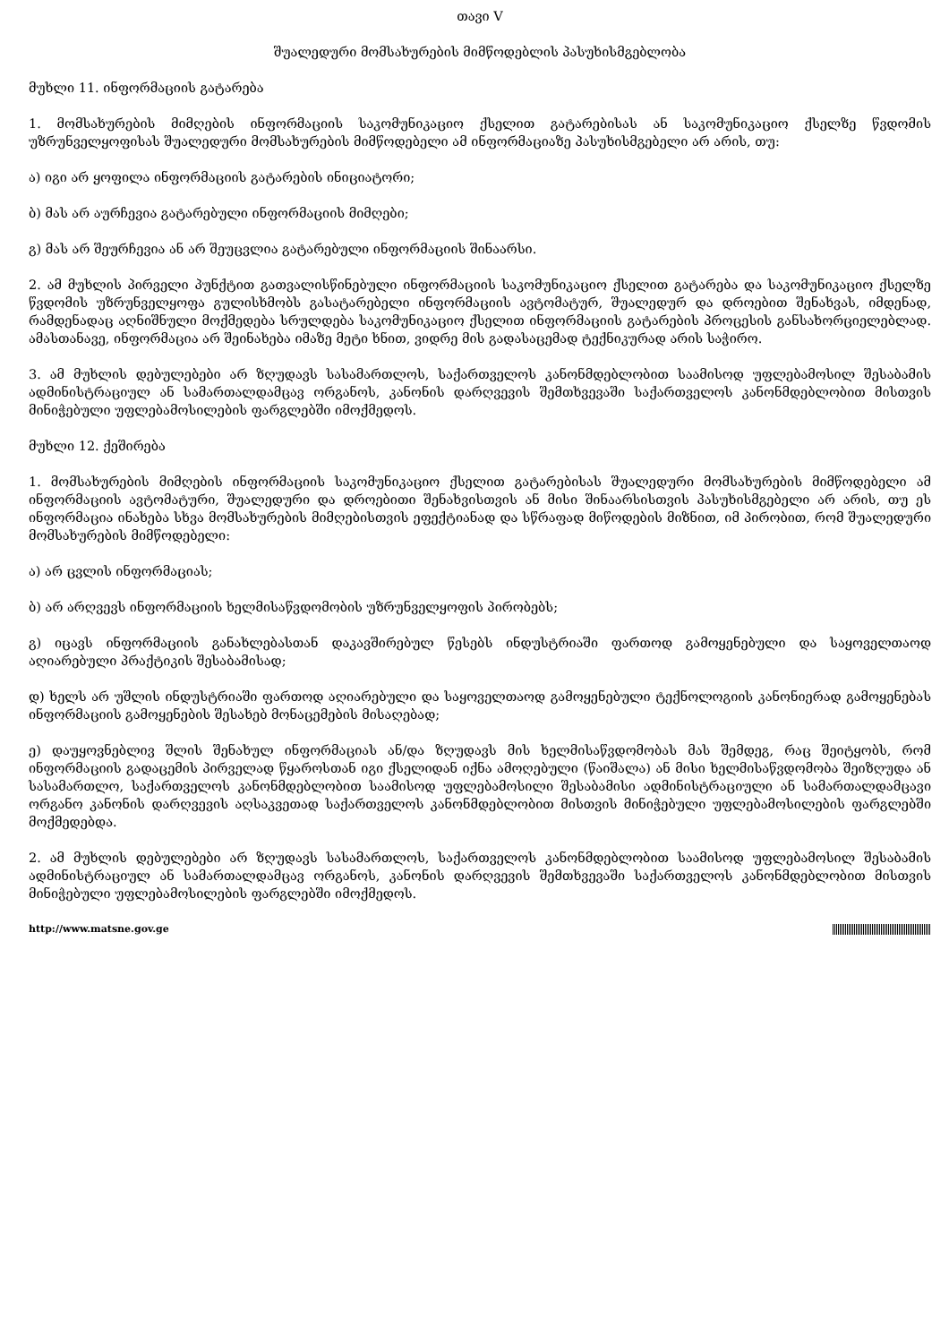თავი V
შუალედური მომსახურების მიმწოდებლის პასუხისმგებლობა
მუხლი 11. ინფორმაციის გატარება
1. მომსახურების მიმღების ინფორმაციის საკომუნიკაციო ქსელით გატარებისას ან საკომუნიკაციო ქსელზე წვდომის უზრუნველყოფისას შუალედური მომსახურების მიმწოდებელი ამ ინფორმაციაზე პასუხისმგებელი არ არის, თუ:
ა) იგი არ ყოფილა ინფორმაციის გატარების ინიციატორი;
ბ) მას არ აურჩევია გატარებული ინფორმაციის მიმღები;
გ) მას არ შეურჩევია ან არ შეუცვლია გატარებული ინფორმაციის შინაარსი.
2. ამ მუხლის პირველი პუნქტით გათვალისწინებული ინფორმაციის საკომუნიკაციო ქსელით გატარება და საკომუნიკაციო ქსელზე წვდომის უზრუნველყოფა გულისხმობს გასატარებელი ინფორმაციის ავტომატურ, შუალედურ და დროებით შენახვას, იმდენად, რამდენადაც აღნიშნული მოქმედება სრულდება საკომუნიკაციო ქსელით ინფორმაციის გატარების პროცესის განსახორციელებლად. ამასთანავე, ინფორმაცია არ შეინახება იმაზე მეტი ხნით, ვიდრე მის გადასაცემად ტექნიკურად არის საჭირო.
3. ამ მუხლის დებულებები არ ზღუდავს სასამართლოს, საქართველოს კანონმდებლობით საამისოდ უფლებამოსილ შესაბამის ადმინისტრაციულ ან სამართალდამცავ ორგანოს, კანონის დარღვევის შემთხვევაში საქართველოს კანონმდებლობით მისთვის მინიჭებული უფლებამოსილების ფარგლებში იმოქმედოს.
მუხლი 12. ქეშირება
1. მომსახურების მიმღების ინფორმაციის საკომუნიკაციო ქსელით გატარებისას შუალედური მომსახურების მიმწოდებელი ამ ინფორმაციის ავტომატური, შუალედური და დროებითი შენახვისთვის ან მისი შინაარსისთვის პასუხისმგებელი არ არის, თუ ეს ინფორმაცია ინახება სხვა მომსახურების მიმღებისთვის ეფექტიანად და სწრაფად მიწოდების მიზნით, იმ პირობით, რომ შუალედური მომსახურების მიმწოდებელი:
ა) არ ცვლის ინფორმაციას;
ბ) არ არღვევს ინფორმაციის ხელმისაწვდომობის უზრუნველყოფის პირობებს;
გ) იცავს ინფორმაციის განახლებასთან დაკავშირებულ წესებს ინდუსტრიაში ფართოდ გამოყენებული და საყოველთაოდ აღიარებული პრაქტიკის შესაბამისად;
დ) ხელს არ უშლის ინდუსტრიაში ფართოდ აღიარებული და საყოველთაოდ გამოყენებული ტექნოლოგიის კანონიერად გამოყენებას ინფორმაციის გამოყენების შესახებ მონაცემების მისაღებად;
ე) დაუყოვნებლივ შლის შენახულ ინფორმაციას ან/და ზღუდავს მის ხელმისაწვდომობას მას შემდეგ, რაც შეიტყობს, რომ ინფორმაციის გადაცემის პირველად წყაროსთან იგი ქსელიდან იქნა ამოღებული (წაიშალა) ან მისი ხელმისაწვდომობა შეიზღუდა ან სასამართლო, საქართველოს კანონმდებლობით საამისოდ უფლებამოსილი შესაბამისი ადმინისტრაციული ან სამართალდამცავი ორგანო კანონის დარღვევის აღსაკვეთად საქართველოს კანონმდებლობით მისთვის მინიჭებული უფლებამოსილების ფარგლებში მოქმედებდა.
2. ამ მუხლის დებულებები არ ზღუდავს სასამართლოს, საქართველოს კანონმდებლობით საამისოდ უფლებამოსილ შესაბამის ადმინისტრაციულ ან სამართალდამცავ ორგანოს, კანონის დარღვევის შემთხვევაში საქართველოს კანონმდებლობით მისთვის მინიჭებული უფლებამოსილების ფარგლებში იმოქმედოს.
http://www.matsne.gov.ge